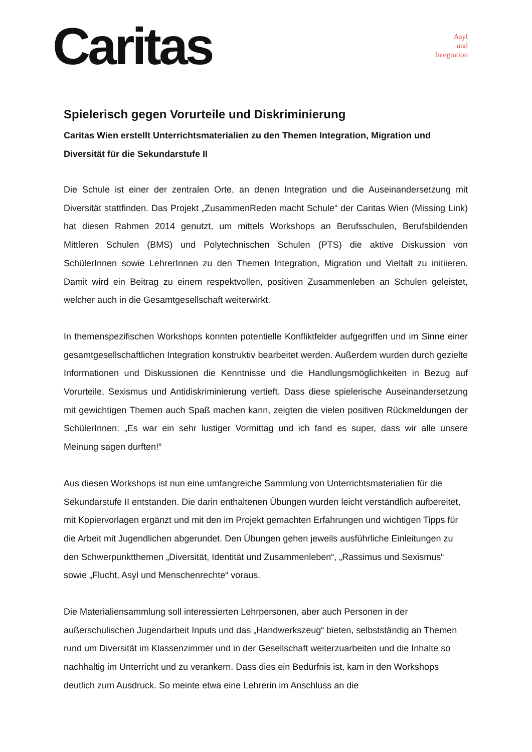Caritas
Asyl
und
Integration
Spielerisch gegen Vorurteile und Diskriminierung
Caritas Wien erstellt Unterrichtsmaterialien zu den Themen Integration, Migration und Diversität für die Sekundarstufe II
Die Schule ist einer der zentralen Orte, an denen Integration und die Auseinandersetzung mit Diversität stattfinden. Das Projekt „ZusammenReden macht Schule“ der Caritas Wien (Missing Link) hat diesen Rahmen 2014 genutzt, um mittels Workshops an Berufsschulen, Berufsbildenden Mittleren Schulen (BMS) und Polytechnischen Schulen (PTS) die aktive Diskussion von SchülerInnen sowie LehrerInnen zu den Themen Integration, Migration und Vielfalt zu initiieren. Damit wird ein Beitrag zu einem respektvollen, positiven Zusammenleben an Schulen geleistet, welcher auch in die Gesamtgesellschaft weiterwirkt.
In themenspezifischen Workshops konnten potentielle Konfliktfelder aufgegriffen und im Sinne einer gesamtgesellschaftlichen Integration konstruktiv bearbeitet werden. Außerdem wurden durch gezielte Informationen und Diskussionen die Kenntnisse und die Handlungsmöglichkeiten in Bezug auf Vorurteile, Sexismus und Antidiskriminierung vertieft. Dass diese spielerische Auseinandersetzung mit gewichtigen Themen auch Spaß machen kann, zeigten die vielen positiven Rückmeldungen der SchülerInnen: „Es war ein sehr lustiger Vormittag und ich fand es super, dass wir alle unsere Meinung sagen durften!“
Aus diesen Workshops ist nun eine umfangreiche Sammlung von Unterrichtsmaterialien für die Sekundarstufe II entstanden. Die darin enthaltenen Übungen wurden leicht verständlich aufbereitet, mit Kopiervorlagen ergänzt und mit den im Projekt gemachten Erfahrungen und wichtigen Tipps für die Arbeit mit Jugendlichen abgerundet. Den Übungen gehen jeweils ausführliche Einleitungen zu den Schwerpunktthemen „Diversität, Identität und Zusammenleben“, „Rassimus und Sexismus“ sowie „Flucht, Asyl und Menschenrechte“ voraus.
Die Materialiensammlung soll interessierten Lehrpersonen, aber auch Personen in der außerschulischen Jugendarbeit Inputs und das „Handwerkszeug“ bieten, selbstständig an Themen rund um Diversität im Klassenzimmer und in der Gesellschaft weiterzuarbeiten und die Inhalte so nachhaltig im Unterricht und zu verankern. Dass dies ein Bedürfnis ist, kam in den Workshops deutlich zum Ausdruck. So meinte etwa eine Lehrerin im Anschluss an die